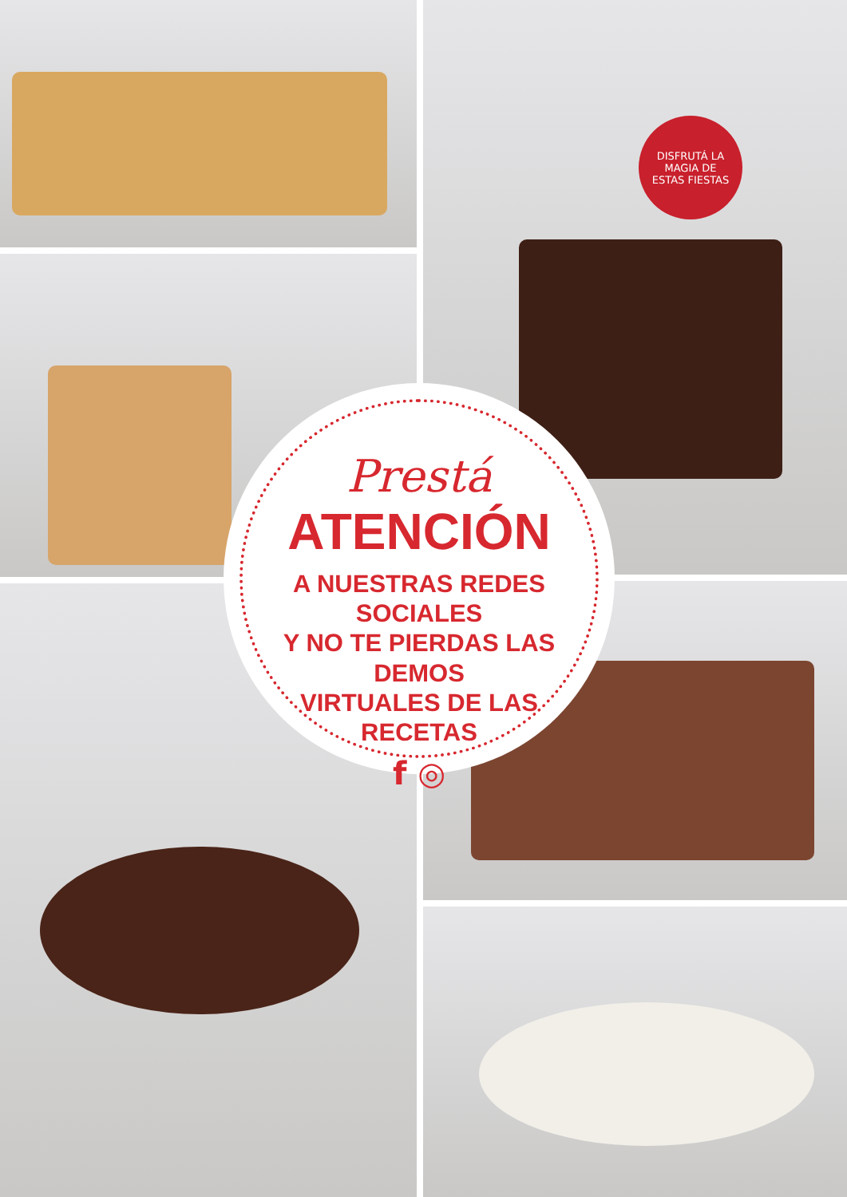DISFRUTÁ LA
MAGIA DE
ESTAS FIESTAS
Prestá
ATENCIÓN
A NUESTRAS REDES SOCIALES
Y NO TE PIERDAS LAS DEMOS
VIRTUALES DE LAS RECETAS
f ◎